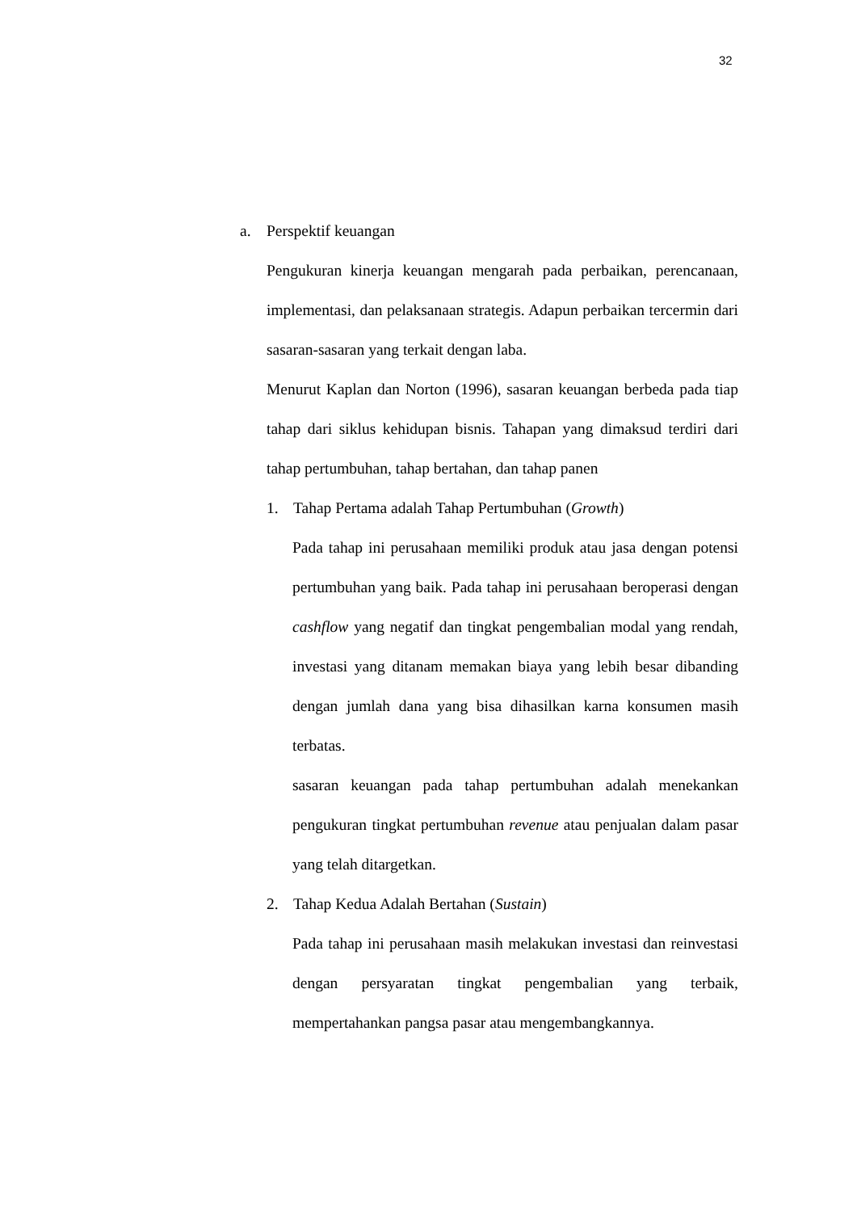32
a. Perspektif keuangan
Pengukuran kinerja keuangan mengarah pada perbaikan, perencanaan, implementasi, dan pelaksanaan strategis. Adapun perbaikan tercermin dari sasaran-sasaran yang terkait dengan laba.
Menurut Kaplan dan Norton (1996), sasaran keuangan berbeda pada tiap tahap dari siklus kehidupan bisnis. Tahapan yang dimaksud terdiri dari tahap pertumbuhan, tahap bertahan, dan tahap panen
1. Tahap Pertama adalah Tahap Pertumbuhan (Growth)
Pada tahap ini perusahaan memiliki produk atau jasa dengan potensi pertumbuhan yang baik. Pada tahap ini perusahaan beroperasi dengan cashflow yang negatif dan tingkat pengembalian modal yang rendah, investasi yang ditanam memakan biaya yang lebih besar dibanding dengan jumlah dana yang bisa dihasilkan karna konsumen masih terbatas.
sasaran keuangan pada tahap pertumbuhan adalah menekankan pengukuran tingkat pertumbuhan revenue atau penjualan dalam pasar yang telah ditargetkan.
2. Tahap Kedua Adalah Bertahan (Sustain)
Pada tahap ini perusahaan masih melakukan investasi dan reinvestasi dengan persyaratan tingkat pengembalian yang terbaik, mempertahankan pangsa pasar atau mengembangkannya.